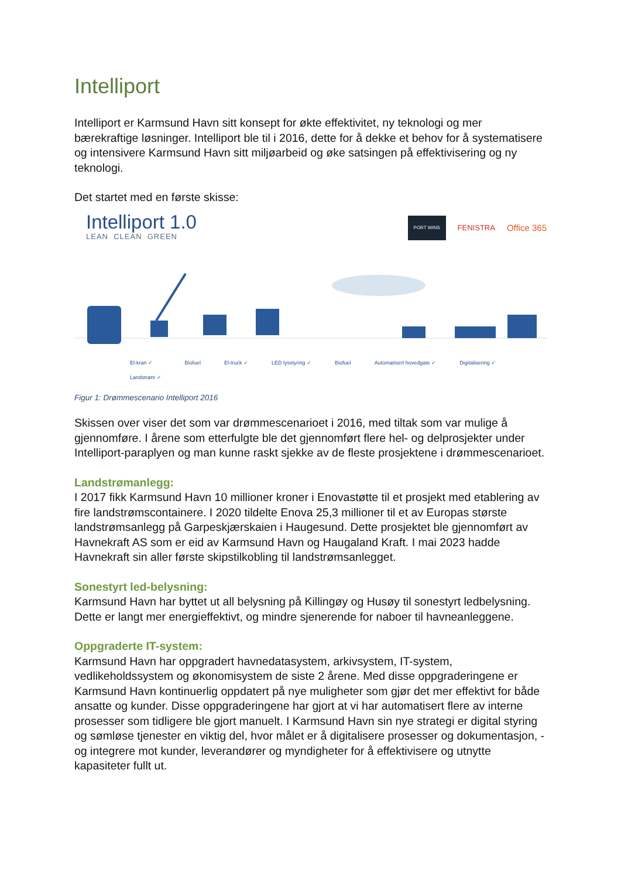Intelliport
Intelliport er Karmsund Havn sitt konsept for økte effektivitet, ny teknologi og mer bærekraftige løsninger. Intelliport ble til i 2016, dette for å dekke et behov for å systematisere og intensivere Karmsund Havn sitt miljøarbeid og øke satsingen på effektivisering og ny teknologi.
Det startet med en første skisse:
Intelliport 1.0
LEAN CLEAN GREEN
PORT WINS FENISTRA Office 365
El-kran ✓
Landstrøm ✓ Biofuel El-truck ✓ LED lysstyring ✓ Biofuel Automatisert hovedgate ✓ Digitalisering ✓
Figur 1: Drømmescenario Intelliport 2016
Skissen over viser det som var drømmescenarioet i 2016, med tiltak som var mulige å gjennomføre. I årene som etterfulgte ble det gjennomført flere hel- og delprosjekter under Intelliport-paraplyen og man kunne raskt sjekke av de fleste prosjektene i drømmescenarioet.
Landstrømanlegg:
I 2017 fikk Karmsund Havn 10 millioner kroner i Enovastøtte til et prosjekt med etablering av fire landstrømscontainere. I 2020 tildelte Enova 25,3 millioner til et av Europas største landstrømsanlegg på Garpeskjærskaien i Haugesund. Dette prosjektet ble gjennomført av Havnekraft AS som er eid av Karmsund Havn og Haugaland Kraft. I mai 2023 hadde Havnekraft sin aller første skipstilkobling til landstrømsanlegget.
Sonestyrt led-belysning:
Karmsund Havn har byttet ut all belysning på Killingøy og Husøy til sonestyrt ledbelysning. Dette er langt mer energieffektivt, og mindre sjenerende for naboer til havneanleggene.
Oppgraderte IT-system:
Karmsund Havn har oppgradert havnedatasystem, arkivsystem, IT-system, vedlikeholdssystem og økonomisystem de siste 2 årene. Med disse oppgraderingene er Karmsund Havn kontinuerlig oppdatert på nye muligheter som gjør det mer effektivt for både ansatte og kunder. Disse oppgraderingene har gjort at vi har automatisert flere av interne prosesser som tidligere ble gjort manuelt. I Karmsund Havn sin nye strategi er digital styring og sømløse tjenester en viktig del, hvor målet er å digitalisere prosesser og dokumentasjon, - og integrere mot kunder, leverandører og myndigheter for å effektivisere og utnytte kapasiteter fullt ut.